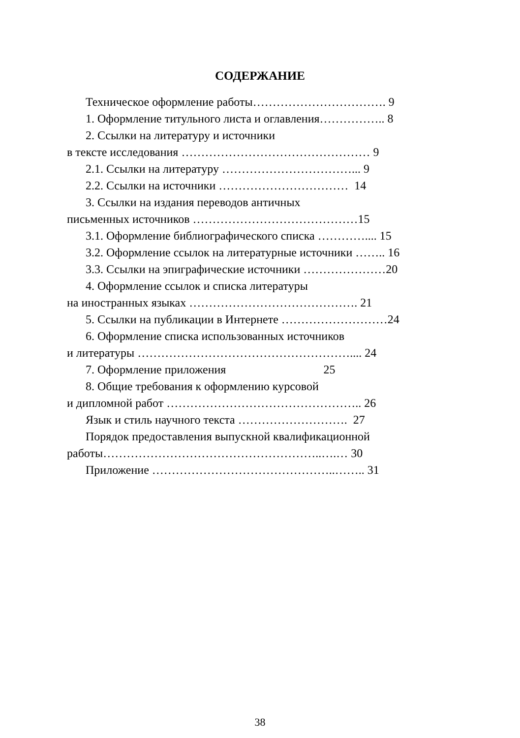СОДЕРЖАНИЕ
Техническое оформление работы……………………………. 9
1. Оформление титульного листа и оглавления…………….. 8
2. Ссылки на литературу и источники
в тексте исследования ………………………………………… 9
2.1. Ссылки на литературу ……………………………... 9
2.2. Ссылки на источники …………………………… 14
3. Ссылки на издания переводов античных
письменных источников ……………………………………15
3.1. Оформление библиографического списка ………….... 15
3.2. Оформление ссылок на литературные источники …….. 16
3.3. Ссылки на эпиграфические источники …………………20
4. Оформление ссылок и списка литературы
на иностранных языках ……………………………………. 21
5. Ссылки на публикации в Интернете ………………………24
6. Оформление списка использованных источников
и литературы ……………………………………………….... 24
7. Оформление приложения 25
8. Общие требования к оформлению курсовой
и дипломной работ ………………………………………….. 26
Язык и стиль научного текста ………………………. 27
Порядок предоставления выпускной квалификационной
работы………………………………………………..….… 30
Приложение ………………………………………..…….. 31
38